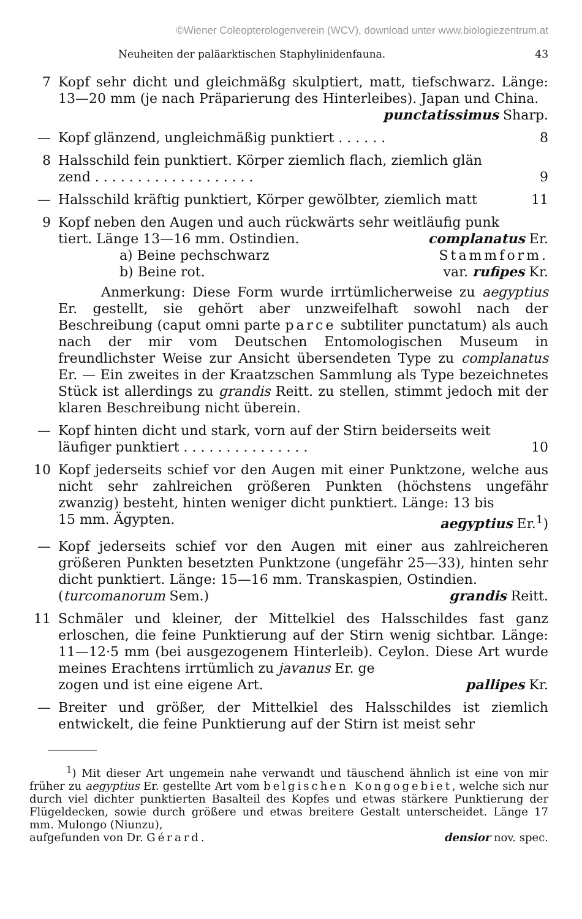©Wiener Coleopterologenverein (WCV), download unter www.biologiezentrum.at
Neuheiten der paläarktischen Staphylinidenfauna. 43
7 Kopf sehr dicht und gleichmäßg skulptiert, matt, tiefschwarz. Länge: 13—20 mm (je nach Präparierung des Hinterleibes). Ja­pan und China.
punctatissimus Sharp.
— Kopf glänzend, ungleichmäßig punktiert . . . . . . 8
8 Halsschild fein punktiert. Körper ziemlich flach, ziemlich glän­
zend . . . . . . . . . . . . . . . . . . . 9
— Halsschild kräftig punktiert, Körper gewölbter, ziemlich matt 11
9 Kopf neben den Augen und auch rückwärts sehr weitläufig punk­
tiert. Länge 13—16 mm. Ostindien. complanatus Er.
a) Beine pechschwarz Stammform.
b) Beine rot. var. rufipes Kr.
Anmerkung: Diese Form wurde irrtümlicherweise zu aegyptius Er. gestellt, sie gehört aber unzweifelhaft sowohl nach der Beschreibung (caput omni parte parce subtiliter puncta­tum) als auch nach der mir vom Deutschen Entomologischen Museum in freundlichster Weise zur Ansicht übersendeten Type zu complanatus Er. — Ein zweites in der Kraatzschen Sammlung als Type bezeichnetes Stück ist allerdings zu grandis Reitt. zu stellen, stimmt jedoch mit der klaren Beschreibung nicht über­ein.
— Kopf hinten dicht und stark, vorn auf der Stirn beiderseits weit­
läufiger punktiert . . . . . . . . . . . . . . . 10
10 Kopf jederseits schief vor den Augen mit einer Punktzone, welche aus nicht sehr zahlreichen größeren Punkten (höchstens ungefähr zwanzig) besteht, hinten weniger dicht punktiert. Länge: 13 bis
15 mm. Ägypten. aegyptius Er.<sup>1</sup>)
— Kopf jederseits schief vor den Augen mit einer aus zahlreicheren größeren Punkten besetzten Punktzone (ungefähr 25—33), hinten sehr dicht punktiert. Länge: 15—16 mm. Transkaspien, Ostindien.
(turcomanorum Sem.) grandis Reitt.
11 Schmäler und kleiner, der Mittelkiel des Halsschildes fast ganz erloschen, die feine Punktierung auf der Stirn wenig sichtbar. Länge: 11—12·5 mm (bei ausgezogenem Hinterleib). Ceylon. Diese Art wurde meines Erachtens irrtümlich zu javanus Er. ge­
zogen und ist eine eigene Art. pallipes Kr.
— Breiter und größer, der Mittelkiel des Halsschildes ist ziemlich entwickelt, die feine Punktierung auf der Stirn ist meist sehr
<sup>1</sup>) Mit dieser Art ungemein nahe verwandt und täuschend ähnlich ist eine von mir früher zu aegyptius Er. gestellte Art vom belgischen Kon­gogebiet, welche sich nur durch viel dichter punktierten Basalteil des Kopfes und etwas stärkere Punktierung der Flügeldecken, sowie durch größere und etwas breitere Gestalt unterscheidet. Länge 17 mm. Mulongo (Niunzu),
aufgefunden von Dr. Gérard. densior nov. spec.